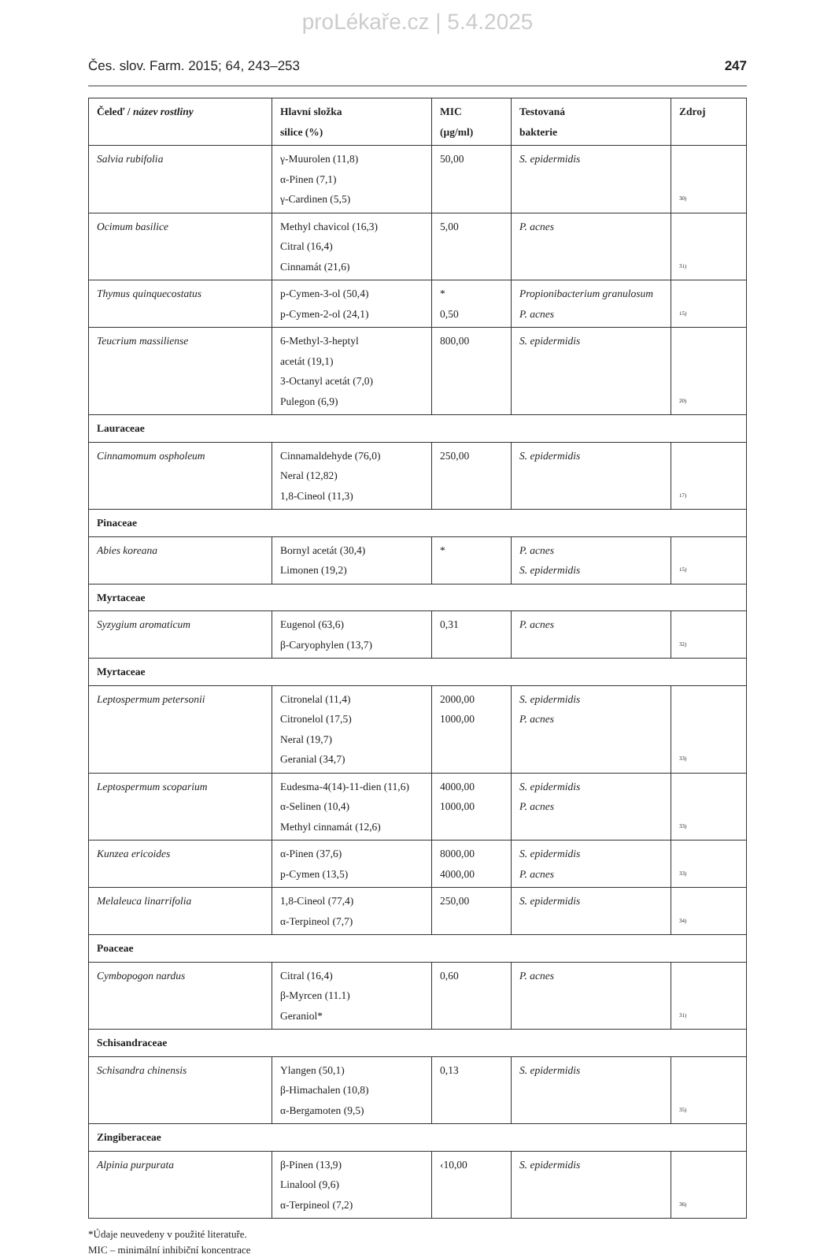proLékaře.cz | 5.4.2025
Čes. slov. Farm. 2015; 64, 243–253 247
| Čeleď / název rostliny | Hlavní složka silice (%) | MIC (µg/ml) | Testovaná bakterie | Zdroj |
| --- | --- | --- | --- | --- |
| Salvia rubifolia | γ-Muurolen (11,8) α-Pinen (7,1) γ-Cardinen (5,5) | 50,00 | S. epidermidis | 30) |
| Ocimum basilice | Methyl chavicol (16,3) Citral (16,4) Cinnamát (21,6) | 5,00 | P. acnes | 31) |
| Thymus quinquecostatus | p-Cymen-3-ol (50,4) p-Cymen-2-ol (24,1) | * 0,50 | Propionibacterium granulosum P. acnes | 15) |
| Teucrium massiliense | 6-Methyl-3-heptyl acetát (19,1) 3-Octanyl acetát (7,0) Pulegon (6,9) | 800,00 | S. epidermidis | 20) |
| Lauraceae | | | | |
| Cinnamomum ospholeum | Cinnamaldehyde (76,0) Neral (12,82) 1,8-Cineol (11,3) | 250,00 | S. epidermidis | 17) |
| Pinaceae | | | | |
| Abies koreana | Bornyl acetát (30,4) Limonen (19,2) | * | P. acnes S. epidermidis | 15) |
| Myrtaceae | | | | |
| Syzygium aromaticum | Eugenol (63,6) β-Caryophylen (13,7) | 0,31 | P. acnes | 32) |
| Myrtaceae | | | | |
| Leptospermum petersonii | Citronelal (11,4) Citronelol (17,5) Neral (19,7) Geranial (34,7) | 2000,00 1000,00 | S. epidermidis P. acnes | 33) |
| Leptospermum scoparium | Eudesma-4(14)-11-dien (11,6) α-Selinen (10,4) Methyl cinnamát (12,6) | 4000,00 1000,00 | S. epidermidis P. acnes | 33) |
| Kunzea ericoides | α-Pinen (37,6) p-Cymen (13,5) | 8000,00 4000,00 | S. epidermidis P. acnes | 33) |
| Melaleuca linarrifolia | 1,8-Cineol (77,4) α-Terpineol (7,7) | 250,00 | S. epidermidis | 34) |
| Poaceae | | | | |
| Cymbopogon nardus | Citral (16,4) β-Myrcen (11.1) Geraniol* | 0,60 | P. acnes | 31) |
| Schisandraceae | | | | |
| Schisandra chinensis | Ylangen (50,1) β-Himachalen (10,8) α-Bergamoten (9,5) | 0,13 | S. epidermidis | 35) |
| Zingiberaceae | | | | |
| Alpinia purpurata | β-Pinen (13,9) Linalool (9,6) α-Terpineol (7,2) | ‹10,00 | S. epidermidis | 36) |
*Údaje neuvedeny v použité literatuře.
MIC – minimální inhibiční koncentrace